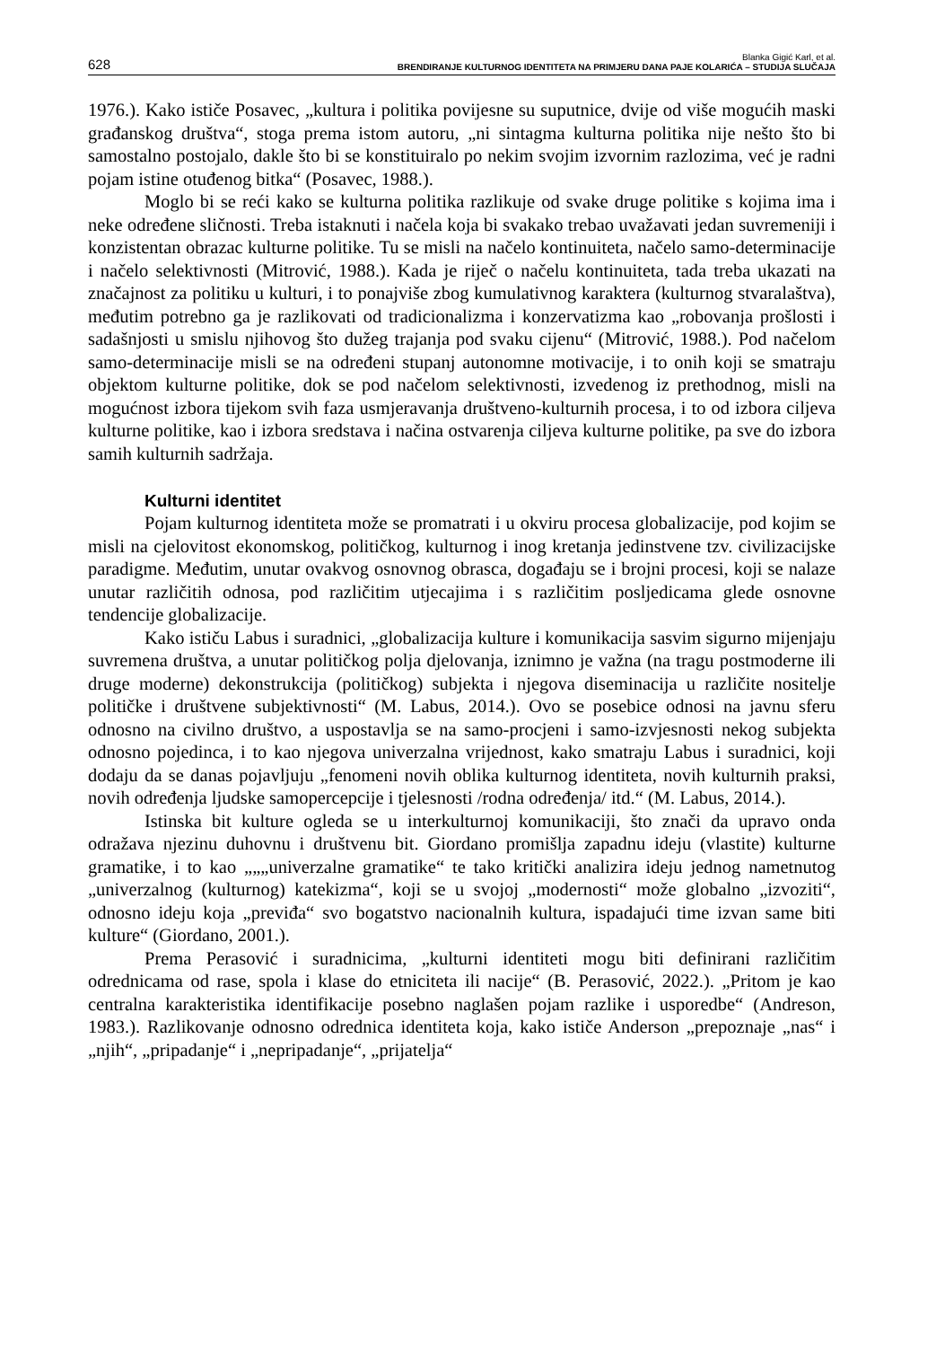628
Blanka Gigić Karl, et al.
BRENDIRANJE KULTURNOG IDENTITETA NA PRIMJERU DANA PAJE KOLARIĆA – STUDIJA SLUČAJA
1976.). Kako ističe Posavec, „kultura i politika povijesne su suputnice, dvije od više mogućih maski građanskog društva“, stoga prema istom autoru, „ni sintagma kulturna politika nije nešto što bi samostalno postojalo, dakle što bi se konstituiralo po nekim svojim izvornim razlozima, već je radni pojam istine otuđenog bitka“ (Posavec, 1988.).
Moglo bi se reći kako se kulturna politika razlikuje od svake druge politike s kojima ima i neke određene sličnosti. Treba istaknuti i načela koja bi svakako trebao uvažavati jedan suvremeniji i konzistentan obrazac kulturne politike. Tu se misli na načelo kontinuiteta, načelo samo-determinacije i načelo selektivnosti (Mitrović, 1988.). Kada je riječ o načelu kontinuiteta, tada treba ukazati na značajnost za politiku u kulturi, i to ponajviše zbog kumulativnog karaktera (kulturnog stvaralaštva), međutim potrebno ga je razlikovati od tradicionalizma i konzervatizma kao „robovanja prošlosti i sadašnjosti u smislu njihovog što dužeg trajanja pod svaku cijenu“ (Mitrović, 1988.). Pod načelom samo-determinacije misli se na određeni stupanj autonomne motivacije, i to onih koji se smatraju objektom kulturne politike, dok se pod načelom selektivnosti, izvedenog iz prethodnog, misli na mogućnost izbora tijekom svih faza usmjeravanja društveno-kulturnih procesa, i to od izbora ciljeva kulturne politike, kao i izbora sredstava i načina ostvarenja ciljeva kulturne politike, pa sve do izbora samih kulturnih sadržaja.
Kulturni identitet
Pojam kulturnog identiteta može se promatrati i u okviru procesa globalizacije, pod kojim se misli na cjelovitost ekonomskog, političkog, kulturnog i inog kretanja jedinstvene tzv. civilizacijske paradigme. Međutim, unutar ovakvog osnovnog obrasca, događaju se i brojni procesi, koji se nalaze unutar različitih odnosa, pod različitim utjecajima i s različitim posljedicama glede osnovne tendencije globalizacije.
Kako ističu Labus i suradnici, „globalizacija kulture i komunikacija sasvim sigurno mijenjaju suvremena društva, a unutar političkog polja djelovanja, iznimno je važna (na tragu postmoderne ili druge moderne) dekonstrukcija (političkog) subjekta i njegova diseminacija u različite nositelje političke i društvene subjektivnosti“ (M. Labus, 2014.). Ovo se posebice odnosi na javnu sferu odnosno na civilno društvo, a uspostavlja se na samo-procjeni i samo-izvjesnosti nekog subjekta odnosno pojedinca, i to kao njegova univerzalna vrijednost, kako smatraju Labus i suradnici, koji dodaju da se danas pojavljuju „fenomeni novih oblika kulturnog identiteta, novih kulturnih praksi, novih određenja ljudske samopercepcije i tjelesnosti /rodna određenja/ itd.“ (M. Labus, 2014.).
Istinska bit kulture ogleda se u interkulturnoj komunikaciji, što znači da upravo onda odražava njezinu duhovnu i društvenu bit. Giordano promišlja zapadnu ideju (vlastite) kulturne gramatike, i to kao „„„univerzalne gramatike“ te tako kritički analizira ideju jednog nametnutog „univerzalnog (kulturnog) katekizma“, koji se u svojoj „modernosti“ može globalno „izvoziti“, odnosno ideju koja „previđa“ svo bogatstvo nacionalnih kultura, ispadajući time izvan same biti kulture“ (Giordano, 2001.).
Prema Perasović i suradnicima, „kulturni identiteti mogu biti definirani različitim odrednicama od rase, spola i klase do etniciteta ili nacije“ (B. Perasović, 2022.). „Pritom je kao centralna karakteristika identifikacije posebno naglašen pojam razlike i usporedbe“ (Andreson, 1983.). Razlikovanje odnosno odrednica identiteta koja, kako ističe Anderson „prepoznaje „nas“ i „njih“, „pripadanje“ i „nepripadanje“, „prijatelja“